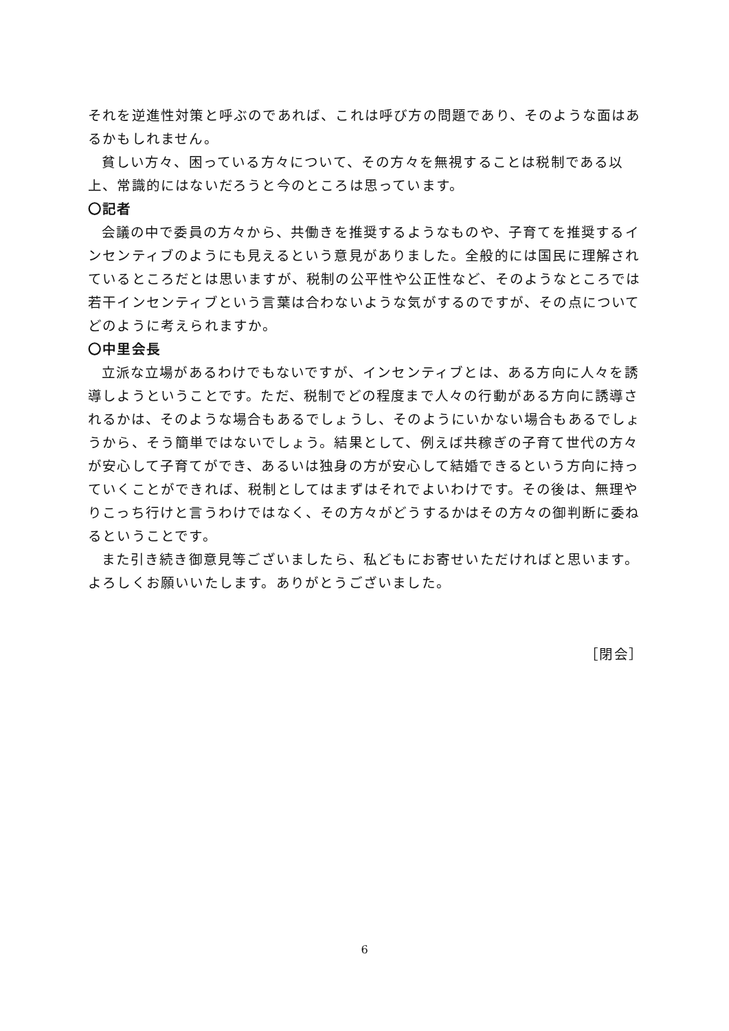それを逆進性対策と呼ぶのであれば、これは呼び方の問題であり、そのような面はあるかもしれません。
貧しい方々、困っている方々について、その方々を無視することは税制である以上、常識的にはないだろうと今のところは思っています。
〇記者
会議の中で委員の方々から、共働きを推奨するようなものや、子育てを推奨するインセンティブのようにも見えるという意見がありました。全般的には国民に理解されているところだとは思いますが、税制の公平性や公正性など、そのようなところでは若干インセンティブという言葉は合わないような気がするのですが、その点についてどのように考えられますか。
〇中里会長
立派な立場があるわけでもないですが、インセンティブとは、ある方向に人々を誘導しようということです。ただ、税制でどの程度まで人々の行動がある方向に誘導されるかは、そのような場合もあるでしょうし、そのようにいかない場合もあるでしょうから、そう簡単ではないでしょう。結果として、例えば共稼ぎの子育て世代の方々が安心して子育てができ、あるいは独身の方が安心して結婚できるという方向に持っていくことができれば、税制としてはまずはそれでよいわけです。その後は、無理やりこっち行けと言うわけではなく、その方々がどうするかはその方々の御判断に委ねるということです。
また引き続き御意見等ございましたら、私どもにお寄せいただければと思います。よろしくお願いいたします。ありがとうございました。
［閉会］
6